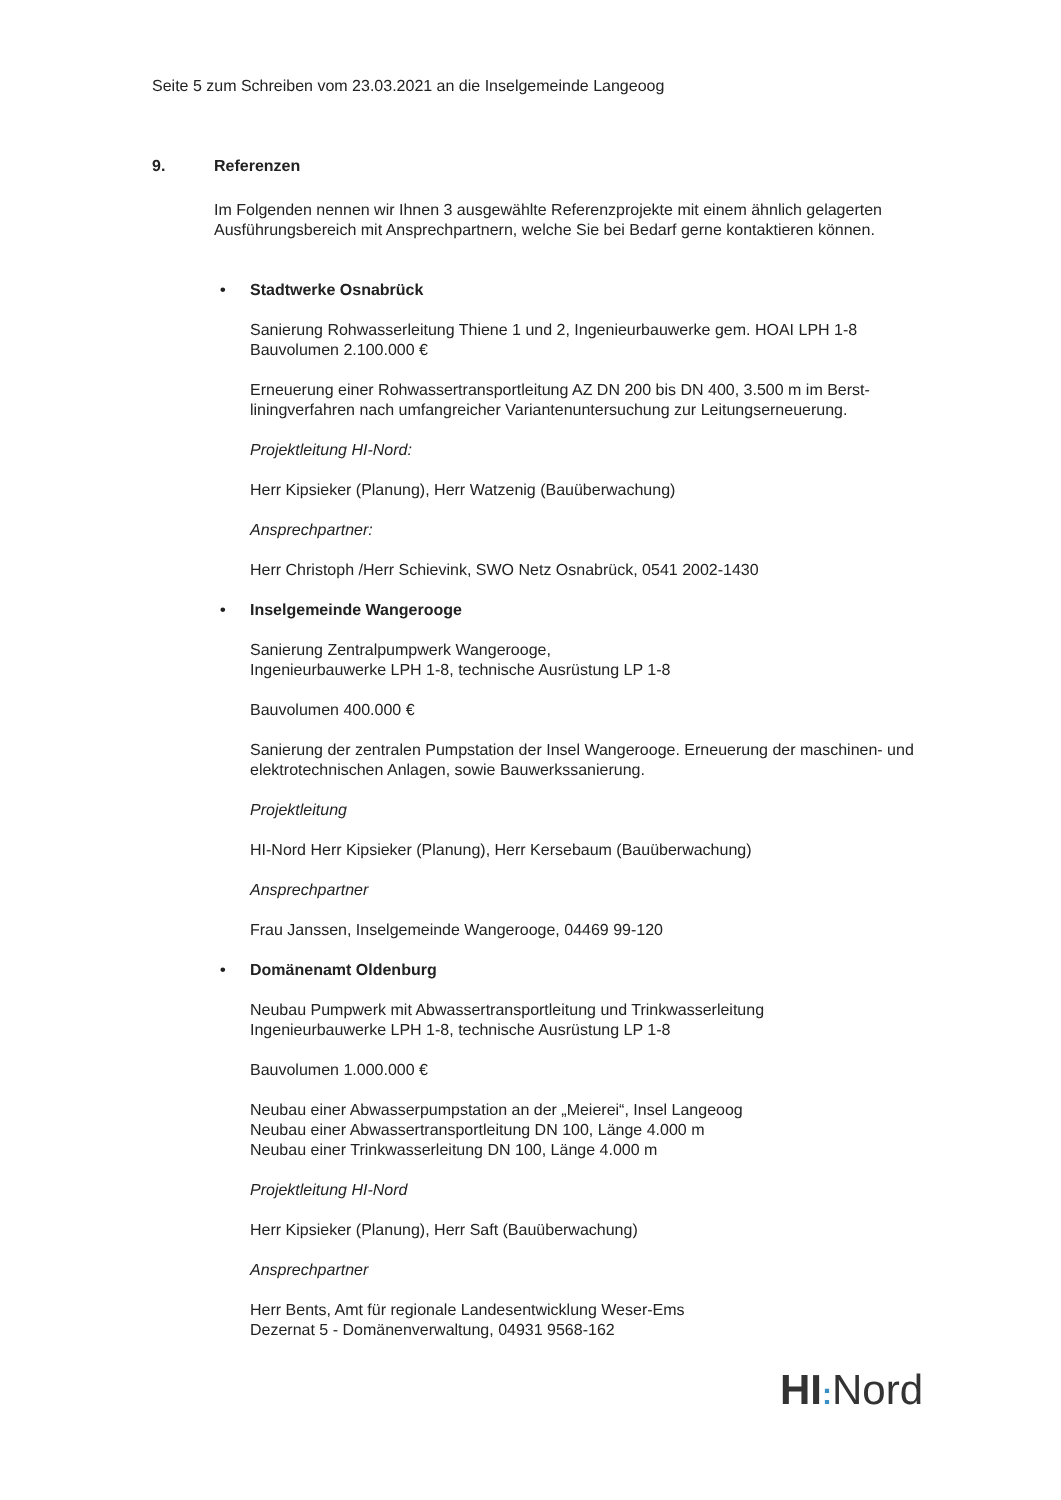Seite 5 zum Schreiben vom 23.03.2021 an die Inselgemeinde Langeoog
9. Referenzen
Im Folgenden nennen wir Ihnen 3 ausgewählte Referenzprojekte mit einem ähnlich gelagerten Ausführungsbereich mit Ansprechpartnern, welche Sie bei Bedarf gerne kontaktieren können.
• Stadtwerke Osnabrück
Sanierung Rohwasserleitung Thiene 1 und 2, Ingenieurbauwerke gem. HOAI LPH 1-8
Bauvolumen 2.100.000 €
Erneuerung einer Rohwassertransportleitung AZ DN 200 bis DN 400, 3.500 m im Berst-liningverfahren nach umfangreicher Variantenuntersuchung zur Leitungserneuerung.
Projektleitung HI-Nord:
Herr Kipsieker (Planung), Herr Watzenig (Bauüberwachung)
Ansprechpartner:
Herr Christoph /Herr Schievink, SWO Netz Osnabrück, 0541 2002-1430
• Inselgemeinde Wangerooge
Sanierung Zentralpumpwerk Wangerooge,
Ingenieurbauwerke LPH 1-8, technische Ausrüstung LP 1-8
Bauvolumen 400.000 €
Sanierung der zentralen Pumpstation der Insel Wangerooge. Erneuerung der maschinen- und elektrotechnischen Anlagen, sowie Bauwerkssanierung.
Projektleitung
HI-Nord Herr Kipsieker (Planung), Herr Kersebaum (Bauüberwachung)
Ansprechpartner
Frau Janssen, Inselgemeinde Wangerooge, 04469 99-120
• Domänenamt Oldenburg
Neubau Pumpwerk mit Abwassertransportleitung und Trinkwasserleitung
Ingenieurbauwerke LPH 1-8, technische Ausrüstung LP 1-8
Bauvolumen 1.000.000 €
Neubau einer Abwasserpumpstation an der „Meierei“, Insel Langeoog
Neubau einer Abwassertransportleitung DN 100, Länge 4.000 m
Neubau einer Trinkwasserleitung DN 100, Länge 4.000 m
Projektleitung HI-Nord
Herr Kipsieker (Planung), Herr Saft (Bauüberwachung)
Ansprechpartner
Herr Bents, Amt für regionale Landesentwicklung Weser-Ems
Dezernat 5 - Domänenverwaltung, 04931 9568-162
HI: Nord